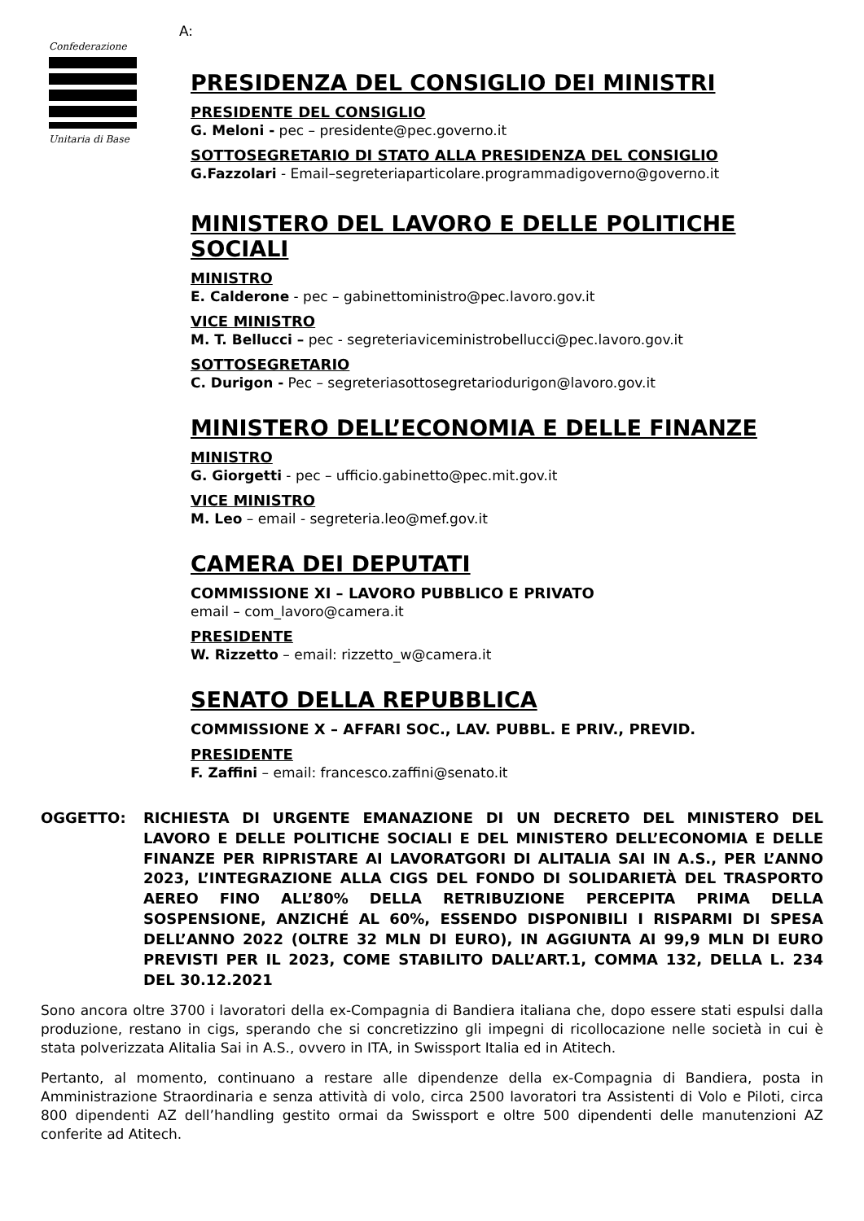Confederazione
Unitaria di Base
A:
PRESIDENZA DEL CONSIGLIO DEI MINISTRI
PRESIDENTE DEL CONSIGLIO
G. Meloni - pec – presidente@pec.governo.it
SOTTOSEGRETARIO DI STATO ALLA PRESIDENZA DEL CONSIGLIO
G.Fazzolari - Email–segreteriaparticolare.programmadigoverno@governo.it
MINISTERO DEL LAVORO E DELLE POLITICHE SOCIALI
MINISTRO
E. Calderone - pec – gabinettoministro@pec.lavoro.gov.it
VICE MINISTRO
M. T. Bellucci – pec - segreteriaviceministrobellucci@pec.lavoro.gov.it
SOTTOSEGRETARIO
C. Durigon - Pec – segreteriasottosegretariodurigon@lavoro.gov.it
MINISTERO DELL’ECONOMIA E DELLE FINANZE
MINISTRO
G. Giorgetti - pec – ufficio.gabinetto@pec.mit.gov.it
VICE MINISTRO
M. Leo – email - segreteria.leo@mef.gov.it
CAMERA DEI DEPUTATI
COMMISSIONE XI – LAVORO PUBBLICO E PRIVATO
email – com_lavoro@camera.it
PRESIDENTE
W. Rizzetto – email: rizzetto_w@camera.it
SENATO DELLA REPUBBLICA
COMMISSIONE X – AFFARI SOC., LAV. PUBBL. E PRIV., PREVID.
PRESIDENTE
F. Zaffini – email: francesco.zaffini@senato.it
OGGETTO: RICHIESTA DI URGENTE EMANAZIONE DI UN DECRETO DEL MINISTERO DEL LAVORO E DELLE POLITICHE SOCIALI E DEL MINISTERO DELL’ECONOMIA E DELLE FINANZE PER RIPRISTARE AI LAVORATGORI DI ALITALIA SAI IN A.S., PER L’ANNO 2023, L’INTEGRAZIONE ALLA CIGS DEL FONDO DI SOLIDARIETÀ DEL TRASPORTO AEREO FINO ALL’80% DELLA RETRIBUZIONE PERCEPITA PRIMA DELLA SOSPENSIONE, ANZICHÉ AL 60%, ESSENDO DISPONIBILI I RISPARMI DI SPESA DELL’ANNO 2022 (OLTRE 32 MLN DI EURO), IN AGGIUNTA AI 99,9 MLN DI EURO PREVISTI PER IL 2023, COME STABILITO DALL’ART.1, COMMA 132, DELLA L. 234 DEL 30.12.2021
Sono ancora oltre 3700 i lavoratori della ex-Compagnia di Bandiera italiana che, dopo essere stati espulsi dalla produzione, restano in cigs, sperando che si concretizzino gli impegni di ricollocazione nelle società in cui è stata polverizzata Alitalia Sai in A.S., ovvero in ITA, in Swissport Italia ed in Atitech.
Pertanto, al momento, continuano a restare alle dipendenze della ex-Compagnia di Bandiera, posta in Amministrazione Straordinaria e senza attività di volo, circa 2500 lavoratori tra Assistenti di Volo e Piloti, circa 800 dipendenti AZ dell’handling gestito ormai da Swissport e oltre 500 dipendenti delle manutenzioni AZ conferite ad Atitech.